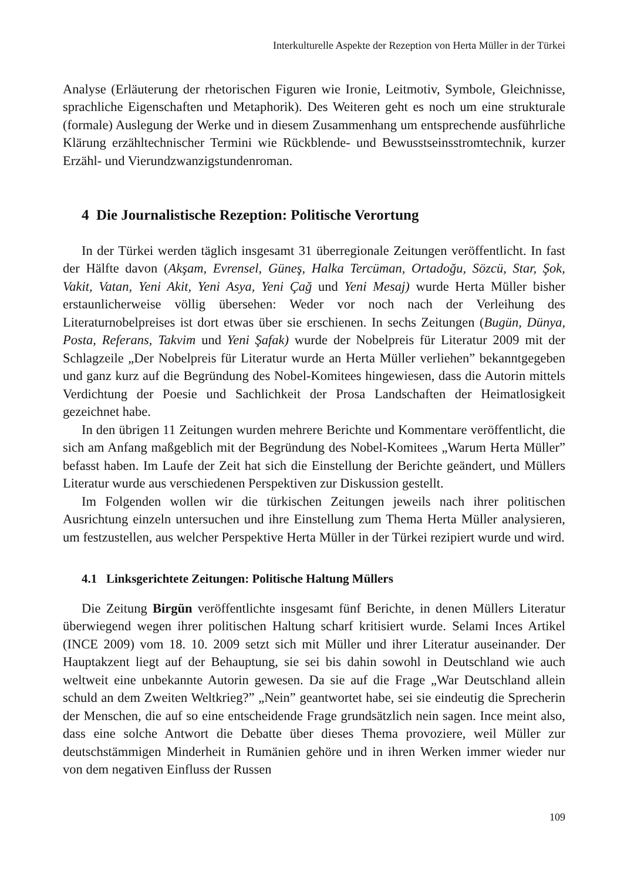Interkulturelle Aspekte der Rezeption von Herta Müller in der Türkei
Analyse (Erläuterung der rhetorischen Figuren wie Ironie, Leitmotiv, Symbole, Gleichnisse, sprachliche Eigenschaften und Metaphorik). Des Weiteren geht es noch um eine strukturale (formale) Auslegung der Werke und in diesem Zusammenhang um entsprechende ausführliche Klärung erzähltechnischer Termini wie Rückblende- und Bewusstseinsstromtechnik, kurzer Erzähl- und Vierundzwanzigstundenroman.
4 Die Journalistische Rezeption: Politische Verortung
In der Türkei werden täglich insgesamt 31 überregionale Zeitungen veröffentlicht. In fast der Hälfte davon (Akşam, Evrensel, Güneş, Halka Tercüman, Ortadoğu, Sözcü, Star, Şok, Vakit, Vatan, Yeni Akit, Yeni Asya, Yeni Çağ und Yeni Mesaj) wurde Herta Müller bisher erstaunlicherweise völlig übersehen: Weder vor noch nach der Verleihung des Literaturnobelpreises ist dort etwas über sie erschienen. In sechs Zeitungen (Bugün, Dünya, Posta, Referans, Takvim und Yeni Şafak) wurde der Nobelpreis für Literatur 2009 mit der Schlagzeile „Der Nobelpreis für Literatur wurde an Herta Müller verliehen” bekanntgegeben und ganz kurz auf die Begründung des Nobel-Komitees hingewiesen, dass die Autorin mittels Verdichtung der Poesie und Sachlichkeit der Prosa Landschaften der Heimatlosigkeit gezeichnet habe.
In den übrigen 11 Zeitungen wurden mehrere Berichte und Kommentare veröffentlicht, die sich am Anfang maßgeblich mit der Begründung des Nobel-Komitees „Warum Herta Müller” befasst haben. Im Laufe der Zeit hat sich die Einstellung der Berichte geändert, und Müllers Literatur wurde aus verschiedenen Perspektiven zur Diskussion gestellt.
Im Folgenden wollen wir die türkischen Zeitungen jeweils nach ihrer politischen Ausrichtung einzeln untersuchen und ihre Einstellung zum Thema Herta Müller analysieren, um festzustellen, aus welcher Perspektive Herta Müller in der Türkei rezipiert wurde und wird.
4.1 Linksgerichtete Zeitungen: Politische Haltung Müllers
Die Zeitung Birgün veröffentlichte insgesamt fünf Berichte, in denen Müllers Literatur überwiegend wegen ihrer politischen Haltung scharf kritisiert wurde. Selami Inces Artikel (INCE 2009) vom 18. 10. 2009 setzt sich mit Müller und ihrer Literatur auseinander. Der Hauptakzent liegt auf der Behauptung, sie sei bis dahin sowohl in Deutschland wie auch weltweit eine unbekannte Autorin gewesen. Da sie auf die Frage „War Deutschland allein schuld an dem Zweiten Weltkrieg?” „Nein” geantwortet habe, sei sie eindeutig die Sprecherin der Menschen, die auf so eine entscheidende Frage grundsätzlich nein sagen. Ince meint also, dass eine solche Antwort die Debatte über dieses Thema provoziere, weil Müller zur deutschstämmigen Minderheit in Rumänien gehöre und in ihren Werken immer wieder nur von dem negativen Einfluss der Russen
109